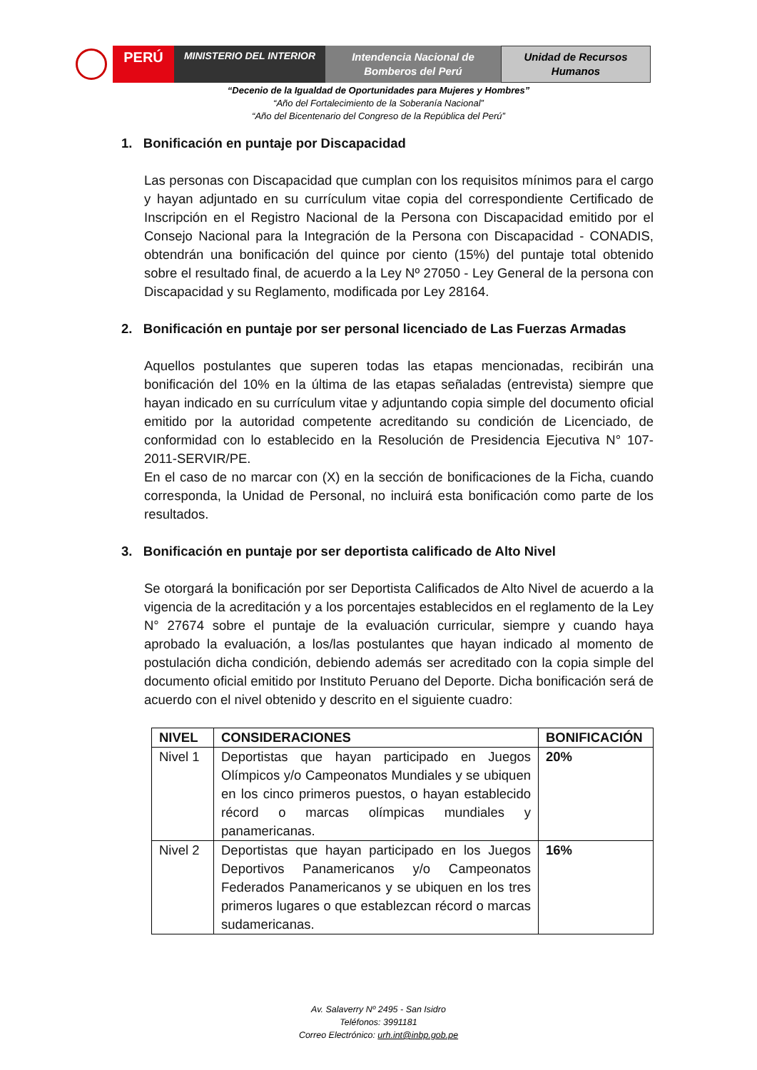PERÚ
MINISTERIO DEL INTERIOR
Intendencia Nacional de
Bomberos del Perú
Unidad de Recursos
Humanos
“Decenio de la Igualdad de Oportunidades para Mujeres y Hombres”
“Año del Fortalecimiento de la Soberanía Nacional”
“Año del Bicentenario del Congreso de la República del Perú”
1. Bonificación en puntaje por Discapacidad
Las personas con Discapacidad que cumplan con los requisitos mínimos para el cargo y hayan adjuntado en su currículum vitae copia del correspondiente Certificado de Inscripción en el Registro Nacional de la Persona con Discapacidad emitido por el Consejo Nacional para la Integración de la Persona con Discapacidad - CONADIS, obtendrán una bonificación del quince por ciento (15%) del puntaje total obtenido sobre el resultado final, de acuerdo a la Ley Nº 27050 - Ley General de la persona con Discapacidad y su Reglamento, modificada por Ley 28164.
2. Bonificación en puntaje por ser personal licenciado de Las Fuerzas Armadas
Aquellos postulantes que superen todas las etapas mencionadas, recibirán una bonificación del 10% en la última de las etapas señaladas (entrevista) siempre que hayan indicado en su currículum vitae y adjuntando copia simple del documento oficial emitido por la autoridad competente acreditando su condición de Licenciado, de conformidad con lo establecido en la Resolución de Presidencia Ejecutiva N° 107-2011-SERVIR/PE.
En el caso de no marcar con (X) en la sección de bonificaciones de la Ficha, cuando corresponda, la Unidad de Personal, no incluirá esta bonificación como parte de los resultados.
3. Bonificación en puntaje por ser deportista calificado de Alto Nivel
Se otorgará la bonificación por ser Deportista Calificados de Alto Nivel de acuerdo a la vigencia de la acreditación y a los porcentajes establecidos en el reglamento de la Ley N° 27674 sobre el puntaje de la evaluación curricular, siempre y cuando haya aprobado la evaluación, a los/las postulantes que hayan indicado al momento de postulación dicha condición, debiendo además ser acreditado con la copia simple del documento oficial emitido por Instituto Peruano del Deporte. Dicha bonificación será de acuerdo con el nivel obtenido y descrito en el siguiente cuadro:
| NIVEL | CONSIDERACIONES | BONIFICACIÓN |
| --- | --- | --- |
| Nivel 1 | Deportistas que hayan participado en Juegos Olímpicos y/o Campeonatos Mundiales y se ubiquen en los cinco primeros puestos, o hayan establecido récord o marcas olímpicas mundiales y panamericanas. | 20% |
| Nivel 2 | Deportistas que hayan participado en los Juegos Deportivos Panamericanos y/o Campeonatos Federados Panamericanos y se ubiquen en los tres primeros lugares o que establezcan récord o marcas sudamericanas. | 16% |
Av. Salaverry Nº 2495 - San Isidro
Teléfonos: 3991181
Correo Electrónico: urh.int@inbp.gob.pe